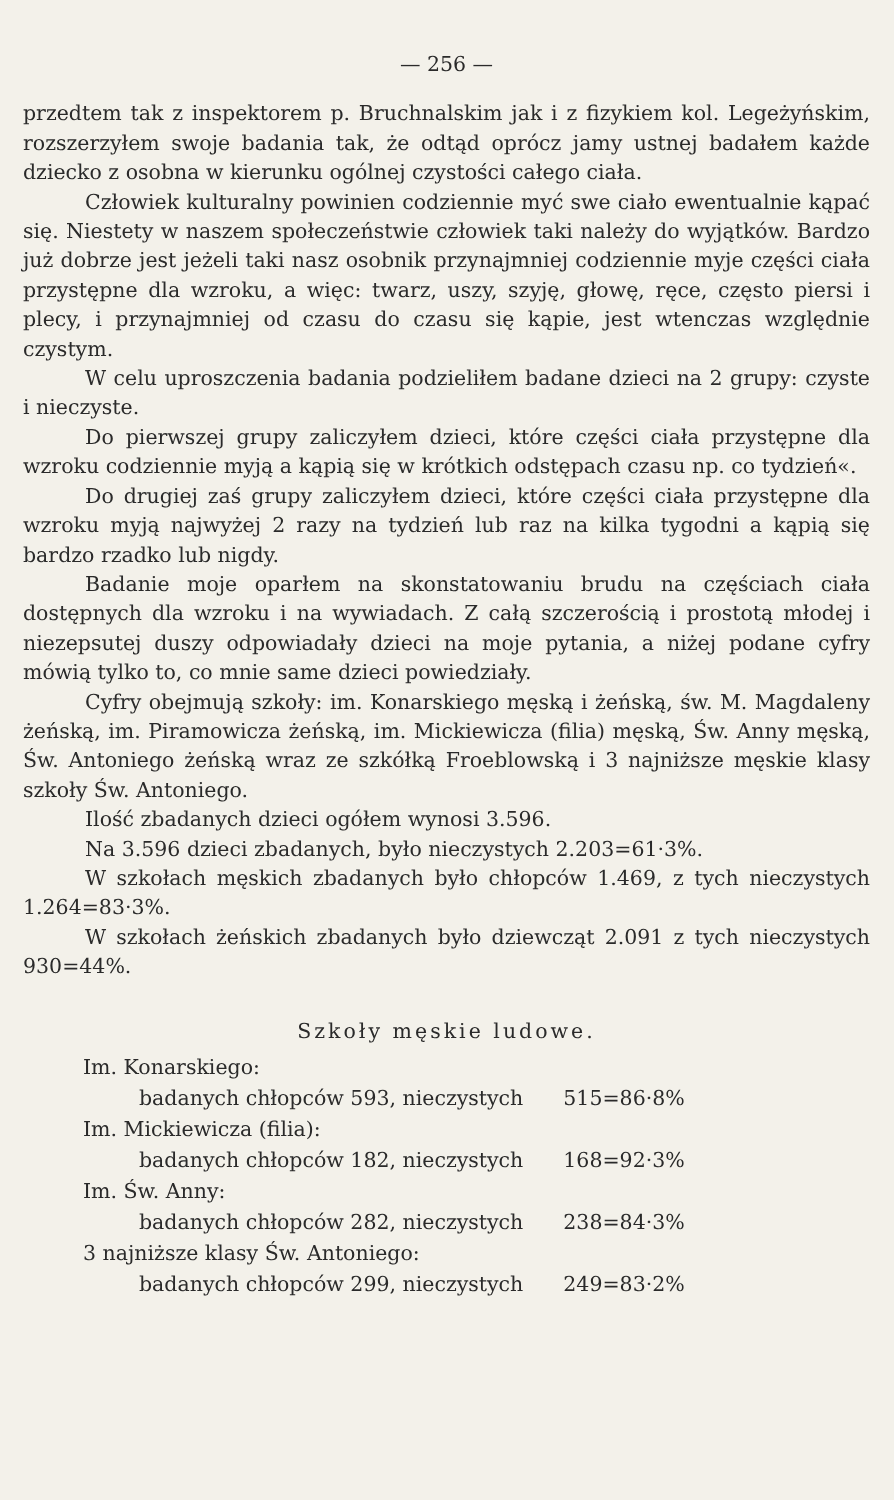— 256 —
przedtem tak z inspektorem p. Bruchnalskim jak i z fizykiem kol. Legeżyńskim, rozszerzyłem swoje badania tak, że odtąd oprócz jamy ustnej badałem każde dziecko z osobna w kierunku ogólnej czystości całego ciała.
Człowiek kulturalny powinien codziennie myć swe ciało ewentualnie kąpać się. Niestety w naszem społeczeństwie człowiek taki należy do wyjątków. Bardzo już dobrze jest jeżeli taki nasz osobnik przynajmniej codziennie myje części ciała przystępne dla wzroku, a więc: twarz, uszy, szyję, głowę, ręce, często piersi i plecy, i przynajmniej od czasu do czasu się kąpie, jest wtenczas względnie czystym.
W celu uproszczenia badania podzieliłem badane dzieci na 2 grupy: czyste i nieczyste.
Do pierwszej grupy zaliczyłem dzieci, które części ciała przystępne dla wzroku codziennie myją a kąpią się w krótkich odstępach czasu np. co tydzień«.
Do drugiej zaś grupy zaliczyłem dzieci, które części ciała przystępne dla wzroku myją najwyżej 2 razy na tydzień lub raz na kilka tygodni a kąpią się bardzo rzadko lub nigdy.
Badanie moje oparłem na skonstatowaniu brudu na częściach ciała dostępnych dla wzroku i na wywiadach. Z całą szczerością i prostotą młodej i niezepsutej duszy odpowiadały dzieci na moje pytania, a niżej podane cyfry mówią tylko to, co mnie same dzieci powiedziały.
Cyfry obejmują szkoły: im. Konarskiego męską i żeńską, św. M. Magdaleny żeńską, im. Piramowicza żeńską, im. Mickiewicza (filia) męską, Św. Anny męską, Św. Antoniego żeńską wraz ze szkółką Froeblowską i 3 najniższe męskie klasy szkoły Św. Antoniego.
Ilość zbadanych dzieci ogółem wynosi 3.596.
Na 3.596 dzieci zbadanych, było nieczystych 2.203=61·3%.
W szkołach męskich zbadanych było chłopców 1.469, z tych nieczystych 1.264=83·3%.
W szkołach żeńskich zbadanych było dziewcząt 2.091 z tych nieczystych 930=44%.
Szkoły męskie ludowe.
| Im. Konarskiego: | |
| badanych chłopców 593, nieczystych | 515=86·8% |
| Im. Mickiewicza (filia): | |
| badanych chłopców 182, nieczystych | 168=92·3% |
| Im. Św. Anny: | |
| badanych chłopców 282, nieczystych | 238=84·3% |
| 3 najniższe klasy Św. Antoniego: | |
| badanych chłopców 299, nieczystych | 249=83·2% |